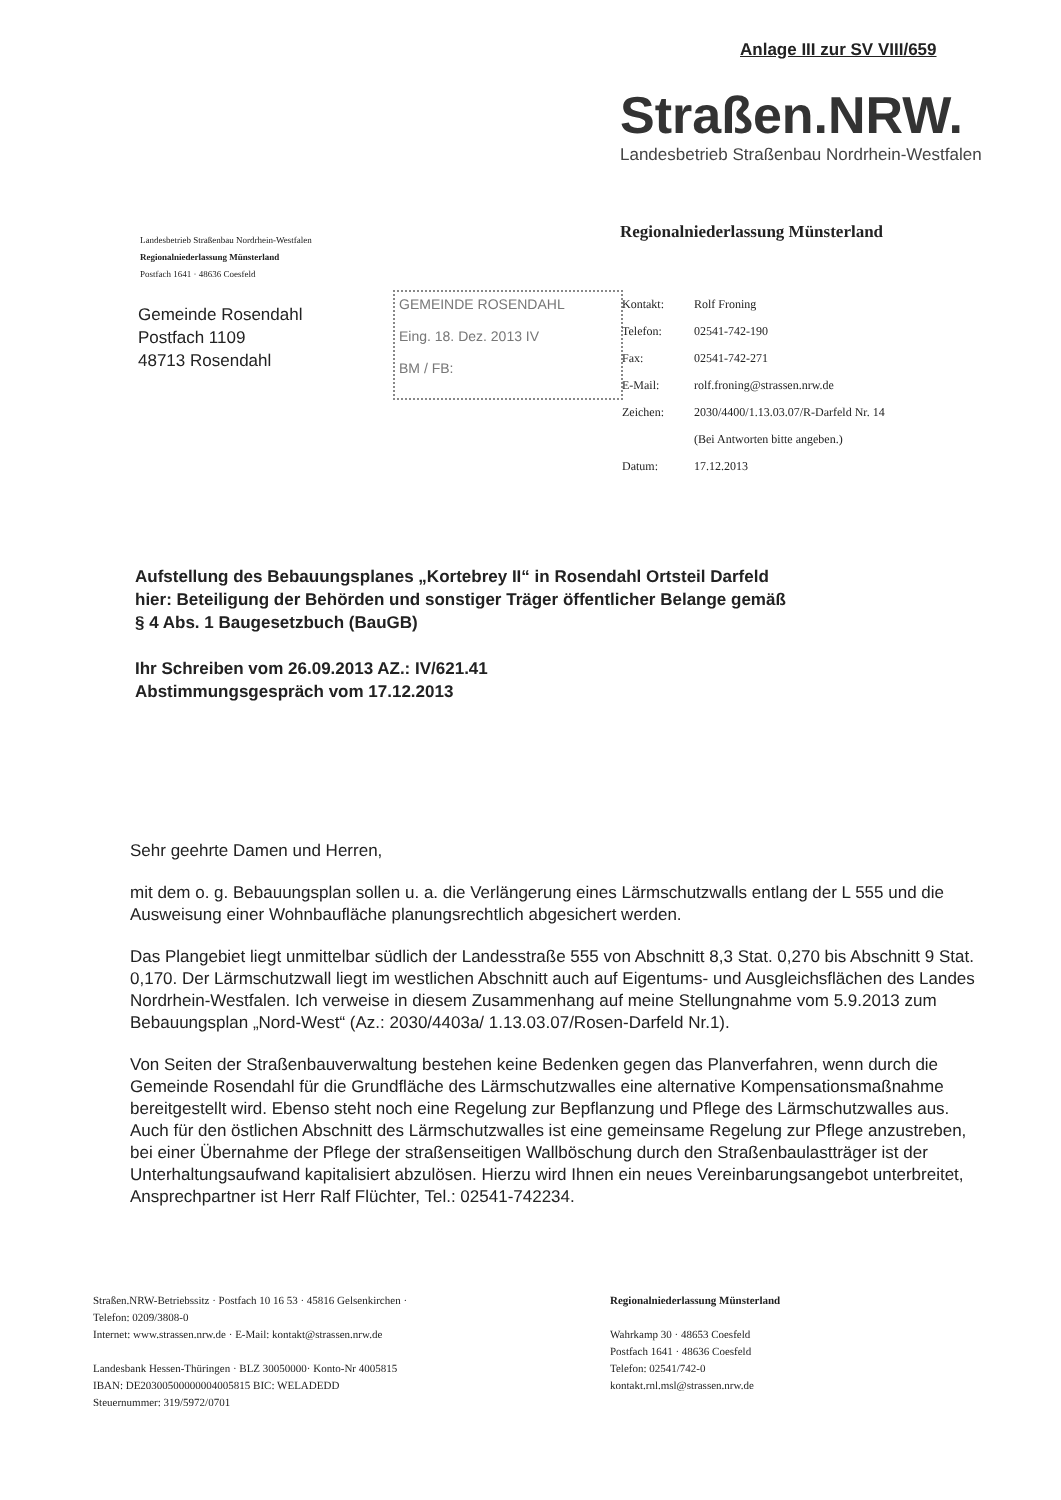Anlage III zur SV VIII/659
Straßen.NRW.
Landesbetrieb Straßenbau Nordrhein-Westfalen
Landesbetrieb Straßenbau Nordrhein-Westfalen
Regionalniederlassung Münsterland
Postfach 1641 · 48636 Coesfeld
Regionalniederlassung Münsterland
Gemeinde Rosendahl
Postfach 1109
48713 Rosendahl
GEMEINDE ROSENDAHL
Eing. 18. Dez. 2013 IV
BM / FB:
| Kontakt: | Rolf Froning |
| Telefon: | 02541-742-190 |
| Fax: | 02541-742-271 |
| E-Mail: | rolf.froning@strassen.nrw.de |
| Zeichen: | 2030/4400/1.13.03.07/R-Darfeld Nr. 14 |
| | (Bei Antworten bitte angeben.) |
| Datum: | 17.12.2013 |
Aufstellung des Bebauungsplanes „Kortebrey II“ in Rosendahl Ortsteil Darfeld
hier: Beteiligung der Behörden und sonstiger Träger öffentlicher Belange gemäß
§ 4 Abs. 1 Baugesetzbuch (BauGB)
Ihr Schreiben vom 26.09.2013 AZ.: IV/621.41
Abstimmungsgespräch vom 17.12.2013
Sehr geehrte Damen und Herren,
mit dem o. g. Bebauungsplan sollen u. a. die Verlängerung eines Lärmschutzwalls entlang der L 555 und die Ausweisung einer Wohnbaufläche planungsrechtlich abgesichert werden.
Das Plangebiet liegt unmittelbar südlich der Landesstraße 555 von Abschnitt 8,3 Stat. 0,270 bis Abschnitt 9 Stat. 0,170. Der Lärmschutzwall liegt im westlichen Abschnitt auch auf Eigentums- und Ausgleichsflächen des Landes Nordrhein-Westfalen. Ich verweise in diesem Zusammenhang auf meine Stellungnahme vom 5.9.2013 zum Bebauungsplan „Nord-West“ (Az.: 2030/4403a/ 1.13.03.07/Rosen-Darfeld Nr.1).
Von Seiten der Straßenbauverwaltung bestehen keine Bedenken gegen das Planverfahren, wenn durch die Gemeinde Rosendahl für die Grundfläche des Lärmschutzwalles eine alternative Kompensationsmaßnahme bereitgestellt wird. Ebenso steht noch eine Regelung zur Bepflanzung und Pflege des Lärmschutzwalles aus. Auch für den östlichen Abschnitt des Lärmschutzwalles ist eine gemeinsame Regelung zur Pflege anzustreben, bei einer Übernahme der Pflege der straßenseitigen Wallböschung durch den Straßenbaulastträger ist der Unterhaltungsaufwand kapitalisiert abzulösen. Hierzu wird Ihnen ein neues Vereinbarungsangebot unterbreitet, Ansprechpartner ist Herr Ralf Flüchter, Tel.: 02541-742234.
Straßen.NRW-Betriebssitz · Postfach 10 16 53 · 45816 Gelsenkirchen ·
Telefon: 0209/3808-0
Internet: www.strassen.nrw.de · E-Mail: kontakt@strassen.nrw.de
Landesbank Hessen-Thüringen · BLZ 30050000· Konto-Nr 4005815
IBAN: DE20300500000004005815 BIC: WELADEDD
Steuernummer: 319/5972/0701
Regionalniederlassung Münsterland
Wahrkamp 30 · 48653 Coesfeld
Postfach 1641 · 48636 Coesfeld
Telefon: 02541/742-0
kontakt.rnl.msl@strassen.nrw.de